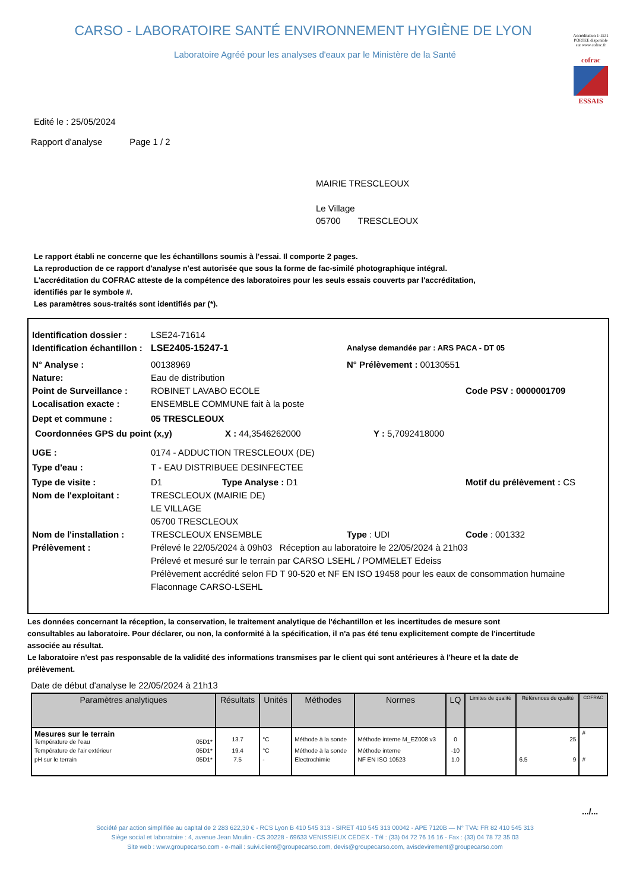CARSO - LABORATOIRE SANTÉ ENVIRONNEMENT HYGIÈNE DE LYON
Laboratoire Agréé pour les analyses d'eaux par le Ministère de la Santé
Accréditation 1-1531 PORTEE disponible sur www.cofrac.fr
cofrac
ESSAIS
Edité le : 25/05/2024
Rapport d'analyse Page 1 / 2
MAIRIE TRESCLEOUX
Le Village
05700 TRESCLEOUX
Le rapport établi ne concerne que les échantillons soumis à l'essai. Il comporte 2 pages.
La reproduction de ce rapport d'analyse n'est autorisée que sous la forme de fac-similé photographique intégral.
L'accréditation du COFRAC atteste de la compétence des laboratoires pour les seuls essais couverts par l'accréditation,
identifiés par le symbole #.
Les paramètres sous-traités sont identifiés par (*).
Identification dossier : LSE24-71614
Identification échantillon : LSE2405-15247-1 Analyse demandée par : ARS PACA - DT 05
N° Analyse : 00138969 N° Prélèvement : 00130551
Nature: Eau de distribution
Point de Surveillance : ROBINET LAVABO ECOLE Code PSV : 0000001709
Localisation exacte : ENSEMBLE COMMUNE fait à la poste
Dept et commune : 05 TRESCLEOUX
Coordonnées GPS du point (x,y) X : 44,3546262000 Y : 5,7092418000
UGE : 0174 - ADDUCTION TRESCLEOUX (DE)
Type d'eau : T - EAU DISTRIBUEE DESINFECTEE
Type de visite : D1 Type Analyse : D1 Motif du prélèvement : CS
Nom de l'exploitant : TRESCLEOUX (MAIRIE DE)
LE VILLAGE
05700 TRESCLEOUX
Nom de l'installation : TRESCLEOUX ENSEMBLE Type : UDI Code : 001332
Prélèvement : Prélevé le 22/05/2024 à 09h03 Réception au laboratoire le 22/05/2024 à 21h03
Prélevé et mesuré sur le terrain par CARSO LSEHL / POMMELET Edeiss
Prélèvement accrédité selon FD T 90-520 et NF EN ISO 19458 pour les eaux de consommation humaine
Flaconnage CARSO-LSEHL
Les données concernant la réception, la conservation, le traitement analytique de l'échantillon et les incertitudes de mesure sont consultables au laboratoire. Pour déclarer, ou non, la conformité à la spécification, il n'a pas été tenu explicitement compte de l'incertitude associée au résultat.
Le laboratoire n'est pas responsable de la validité des informations transmises par le client qui sont antérieures à l'heure et la date de prélèvement.
Date de début d'analyse le 22/05/2024 à 21h13
| Paramètres analytiques | Résultats | Unités | Méthodes | Normes | LQ | Limites de qualité | Références de qualité | COFRAC |
| --- | --- | --- | --- | --- | --- | --- | --- | --- |
| Mesures sur le terrain Température de l'eau 05D1* | 13.7 | °C | Méthode à la sonde | Méthode interne M_EZ008 v3 | 0 | | 25 | # |
| Température de l'air extérieur 05D1* | 19.4 | °C | Méthode à la sonde | Méthode interne | -10 | | | |
| pH sur le terrain 05D1* | 7.5 | - | Electrochimie | NF EN ISO 10523 | 1.0 | | 6.5 9 | # |
.../...
Société par action simplifiée au capital de 2 283 622,30 € - RCS Lyon B 410 545 313 - SIRET 410 545 313 00042 - APE 7120B — N° TVA: FR 82 410 545 313
Siège social et laboratoire : 4, avenue Jean Moulin - CS 30228 - 69633 VENISSIEUX CEDEX - Tél : (33) 04 72 76 16 16 - Fax : (33) 04 78 72 35 03
Site web : www.groupecarso.com - e-mail : suivi.client@groupecarso.com, devis@groupecarso.com, avisdevirement@groupecarso.com